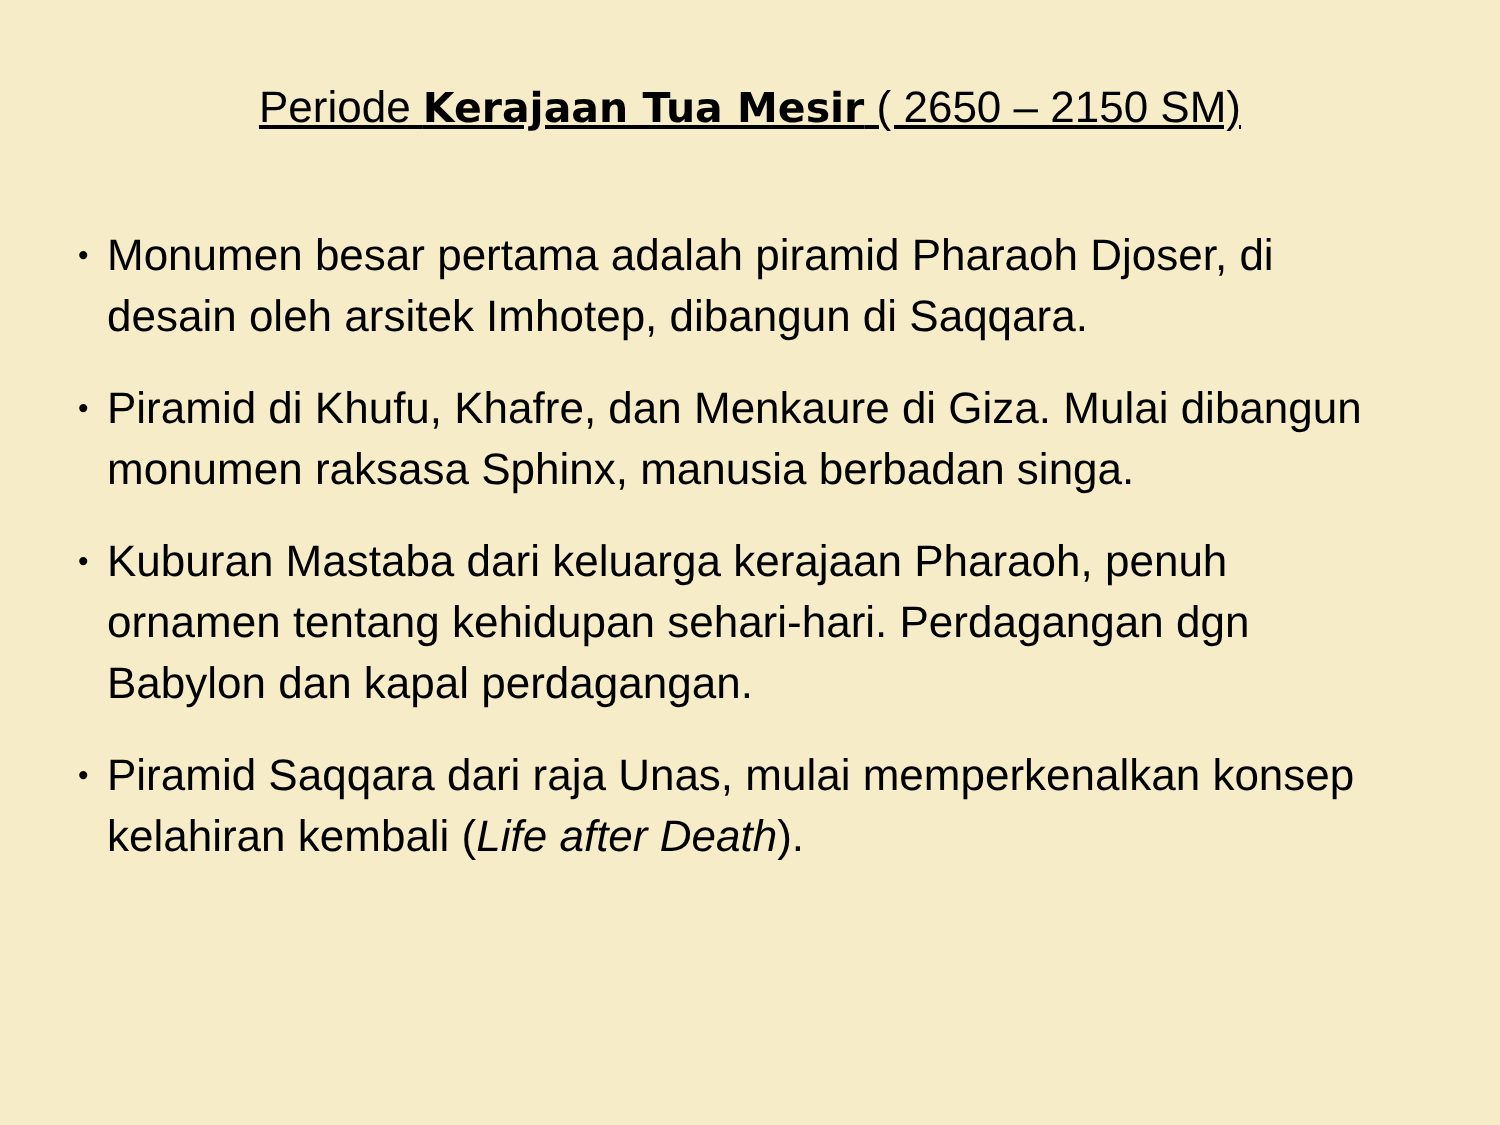Periode Kerajaan Tua Mesir ( 2650 – 2150 SM)
• Monumen besar pertama adalah piramid Pharaoh Djoser, di desain oleh arsitek Imhotep, dibangun di Saqqara.
• Piramid di Khufu, Khafre, dan Menkaure di Giza. Mulai dibangun monumen raksasa Sphinx, manusia berbadan singa.
• Kuburan Mastaba dari keluarga kerajaan Pharaoh, penuh ornamen tentang kehidupan sehari-hari. Perdagangan dgn Babylon dan kapal perdagangan.
• Piramid Saqqara dari raja Unas, mulai memperkenalkan konsep kelahiran kembali (Life after Death).